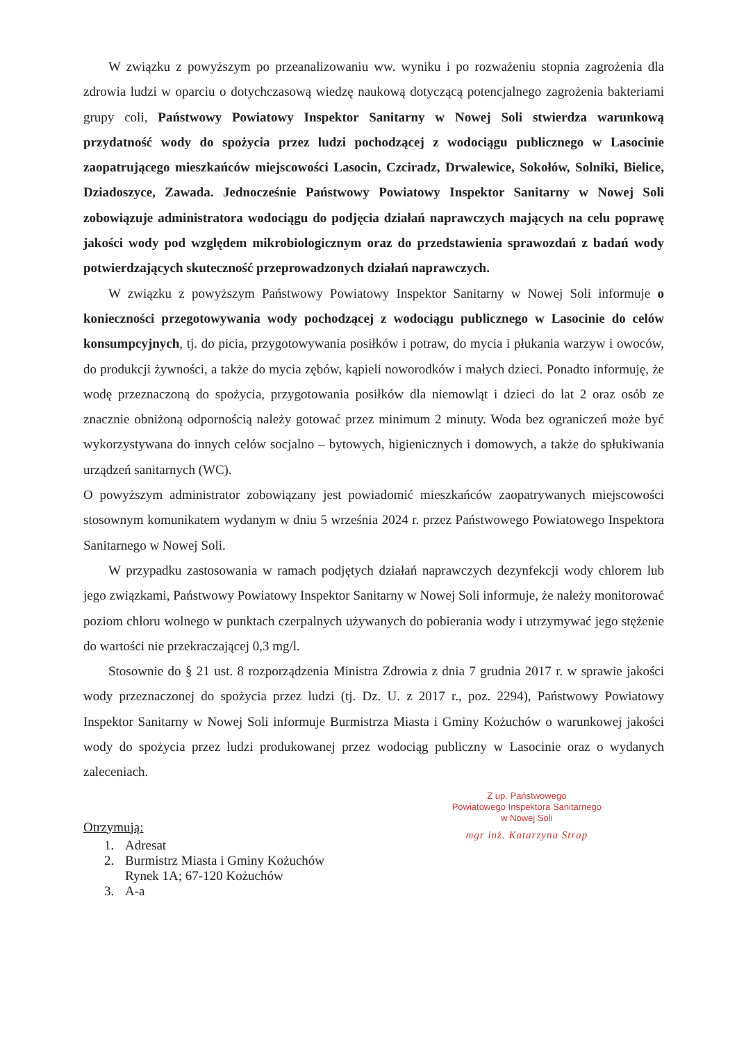W związku z powyższym po przeanalizowaniu ww. wyniku i po rozważeniu stopnia zagrożenia dla zdrowia ludzi w oparciu o dotychczasową wiedzę naukową dotyczącą potencjalnego zagrożenia bakteriami grupy coli, Państwowy Powiatowy Inspektor Sanitarny w Nowej Soli stwierdza warunkową przydatność wody do spożycia przez ludzi pochodzącej z wodociągu publicznego w Lasocinie zaopatrującego mieszkańców miejscowości Lasocin, Czciradz, Drwalewice, Sokołów, Solniki, Bielice, Dziadoszyce, Zawada. Jednocześnie Państwowy Powiatowy Inspektor Sanitarny w Nowej Soli zobowiązuje administratora wodociągu do podjęcia działań naprawczych mających na celu poprawę jakości wody pod względem mikrobiologicznym oraz do przedstawienia sprawozdań z badań wody potwierdzających skuteczność przeprowadzonych działań naprawczych.
W związku z powyższym Państwowy Powiatowy Inspektor Sanitarny w Nowej Soli informuje o konieczności przegotowywania wody pochodzącej z wodociągu publicznego w Lasocinie do celów konsumpcyjnych, tj. do picia, przygotowywania posiłków i potraw, do mycia i płukania warzyw i owoców, do produkcji żywności, a także do mycia zębów, kąpieli noworodków i małych dzieci. Ponadto informuję, że wodę przeznaczoną do spożycia, przygotowania posiłków dla niemowląt i dzieci do lat 2 oraz osób ze znacznie obniżoną odpornością należy gotować przez minimum 2 minuty. Woda bez ograniczeń może być wykorzystywana do innych celów socjalno – bytowych, higienicznych i domowych, a także do spłukiwania urządzeń sanitarnych (WC).
O powyższym administrator zobowiązany jest powiadomić mieszkańców zaopatrywanych miejscowości stosownym komunikatem wydanym w dniu 5 września 2024 r. przez Państwowego Powiatowego Inspektora Sanitarnego w Nowej Soli.
W przypadku zastosowania w ramach podjętych działań naprawczych dezynfekcji wody chlorem lub jego związkami, Państwowy Powiatowy Inspektor Sanitarny w Nowej Soli informuje, że należy monitorować poziom chloru wolnego w punktach czerpalnych używanych do pobierania wody i utrzymywać jego stężenie do wartości nie przekraczającej 0,3 mg/l.
Stosownie do § 21 ust. 8 rozporządzenia Ministra Zdrowia z dnia 7 grudnia 2017 r. w sprawie jakości wody przeznaczonej do spożycia przez ludzi (tj. Dz. U. z 2017 r., poz. 2294), Państwowy Powiatowy Inspektor Sanitarny w Nowej Soli informuje Burmistrza Miasta i Gminy Kożuchów o warunkowej jakości wody do spożycia przez ludzi produkowanej przez wodociąg publiczny w Lasocinie oraz o wydanych zaleceniach.
Z up. Państwowego
Powiatowego Inspektora Sanitarnego
w Nowej Soli
mgr inż. Katarzyna Strap
Otrzymują:
1. Adresat
2. Burmistrz Miasta i Gminy Kożuchów
Rynek 1A; 67-120 Kożuchów
3. A-a